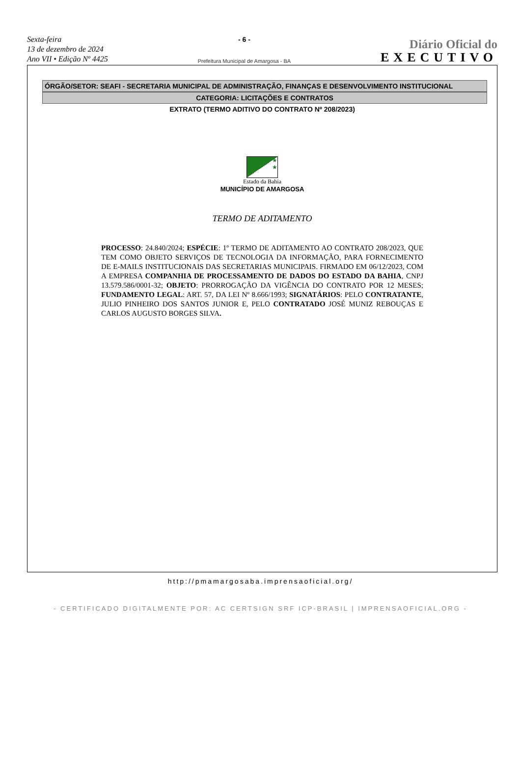Sexta-feira
13 de dezembro de 2024
Ano VII • Edição Nº 4425
- 6 -
Prefeitura Municipal de Amargosa - BA
Diário Oficial do
EXECUTIVO
ÓRGÃO/SETOR: SEAFI - SECRETARIA MUNICIPAL DE ADMINISTRAÇÃO, FINANÇAS E DESENVOLVIMENTO INSTITUCIONAL
CATEGORIA: LICITAÇÕES E CONTRATOS
EXTRATO (TERMO ADITIVO DO CONTRATO Nº 208/2023)
★ ★
★
Estado da Bahia
MUNICÍPIO DE AMARGOSA
TERMO DE ADITAMENTO
PROCESSO: 24.840/2024; ESPÉCIE: 1º TERMO DE ADITAMENTO AO CONTRATO 208/2023, QUE TEM COMO OBJETO SERVIÇOS DE TECNOLOGIA DA INFORMAÇÃO, PARA FORNECIMENTO DE E-MAILS INSTITUCIONAIS DAS SECRETARIAS MUNICIPAIS. FIRMADO EM 06/12/2023, COM A EMPRESA COMPANHIA DE PROCESSAMENTO DE DADOS DO ESTADO DA BAHIA, CNPJ 13.579.586/0001-32; OBJETO: PRORROGAÇÃO DA VIGÊNCIA DO CONTRATO POR 12 MESES; FUNDAMENTO LEGAL: ART. 57, DA LEI Nº 8.666/1993; SIGNATÁRIOS: PELO CONTRATANTE, JULIO PINHEIRO DOS SANTOS JUNIOR E, PELO CONTRATADO JOSÉ MUNIZ REBOUÇAS E CARLOS AUGUSTO BORGES SILVA.
http://pmamargosaba.imprensaoficial.org/
- CERTIFICADO DIGITALMENTE POR: AC CERTSIGN SRF ICP-BRASIL | IMPRENSAOFICIAL.ORG -